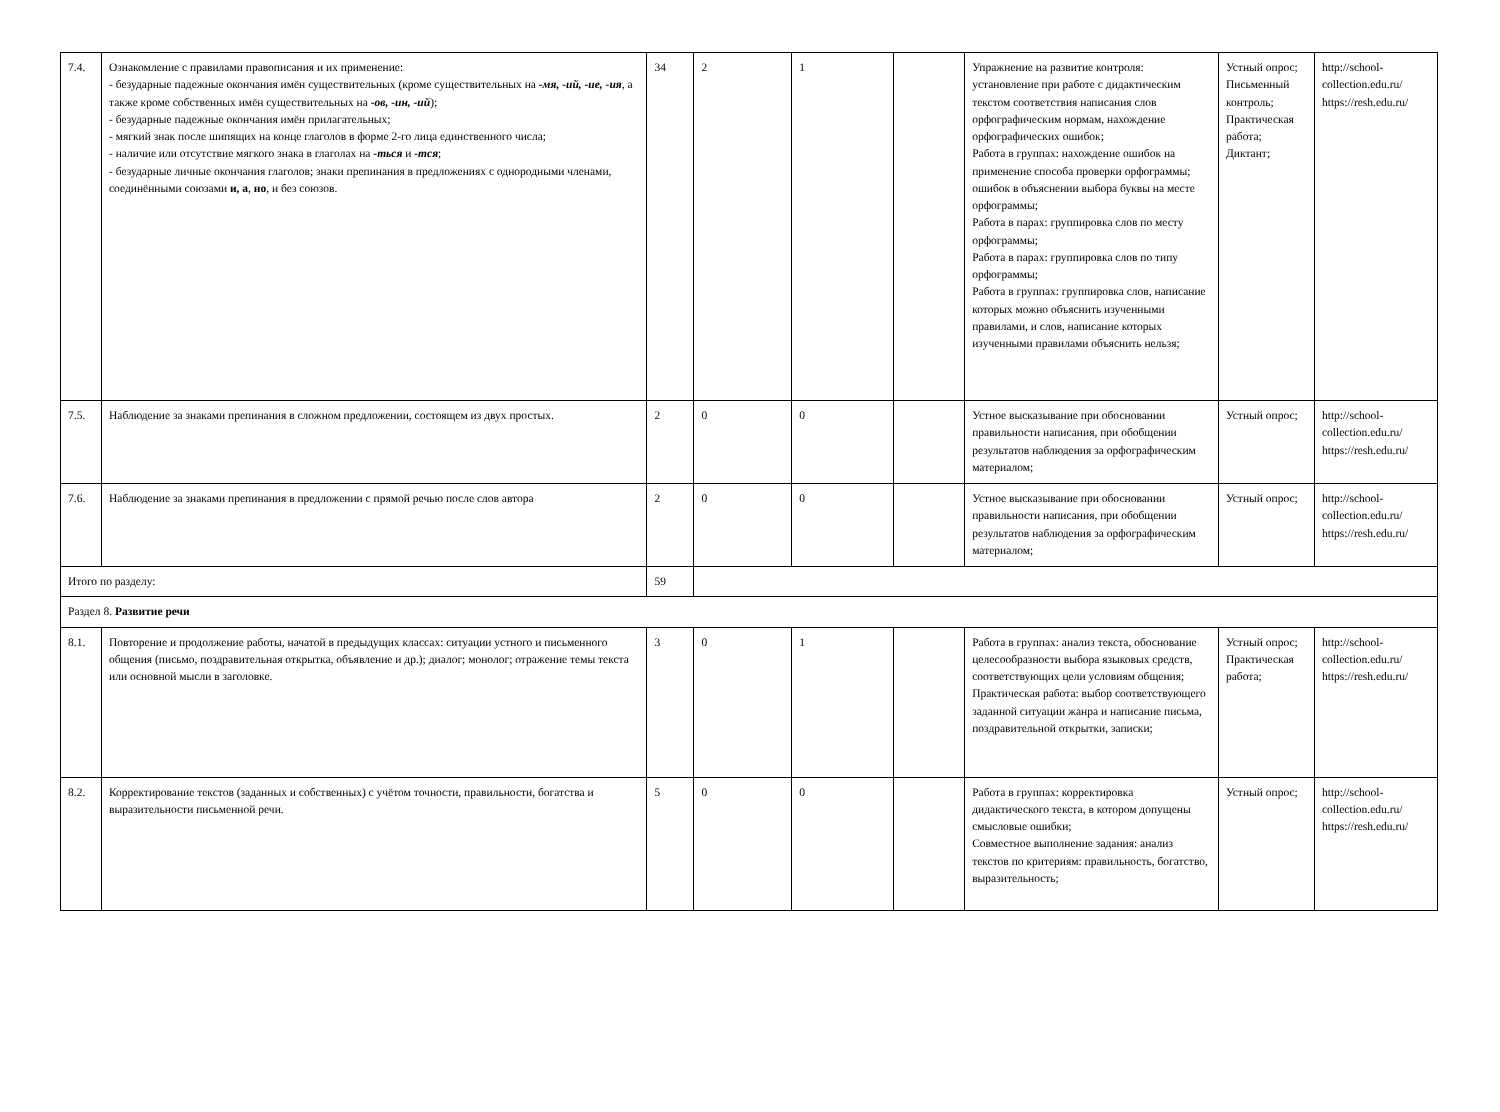| 7.4. | Ознакомление с правилами правописания и их применение: - безударные падежные окончания имён существительных (кроме существительных на -мя, -ий, -ие, -ия , а также кроме собственных имён существительных на -ов, -ин, -ий ); - безударные падежные окончания имён прилагательных; - мягкий знак после шипящих на конце глаголов в форме 2-го лица единственного числа; - наличие или отсутствие мягкого знака в глаголах на -ться и -тся ; - безударные личные окончания глаголов; знаки препинания в предложениях с однородными членами, соединёнными союзами и, а , но , и без союзов. | 34 | 2 | 1 | | Упражнение на развитие контроля: установление при работе с дидактическим текстом соответствия написания слов орфографическим нормам, нахождение орфографических ошибок; Работа в группах: нахождение ошибок на применение способа проверки орфограммы; ошибок в объяснении выбора буквы на месте орфограммы; Работа в парах: группировка слов по месту орфограммы; Работа в парах: группировка слов по типу орфограммы; Работа в группах: группировка слов, написание которых можно объяснить изученными правилами, и слов, написание которых изученными правилами объяснить нельзя; | Устный опрос; Письменный контроль; Практическая работа; Диктант; | http://school-collection.edu.ru/ https://resh.edu.ru/ |
| 7.5. | Наблюдение за знаками препинания в сложном предложении, состоящем из двух простых. | 2 | 0 | 0 | | Устное высказывание при обосновании правильности написания, при обобщении результатов наблюдения за орфографическим материалом; | Устный опрос; | http://school-collection.edu.ru/ https://resh.edu.ru/ |
| 7.6. | Наблюдение за знаками препинания в предложении с прямой речью после слов автора | 2 | 0 | 0 | | Устное высказывание при обосновании правильности написания, при обобщении результатов наблюдения за орфографическим материалом; | Устный опрос; | http://school-collection.edu.ru/ https://resh.edu.ru/ |
| Итого по разделу: | | 59 | | | | | | |
| Раздел 8. Развитие речи | | | | | | | | |
| 8.1. | Повторение и продолжение работы, начатой в предыдущих классах: ситуации устного и письменного общения (письмо, поздравительная открытка, объявление и др.); диалог; монолог; отражение темы текста или основной мысли в заголовке. | 3 | 0 | 1 | | Работа в группах: анализ текста, обоснование целесообразности выбора языковых средств, соответствующих цели условиям общения; Практическая работа: выбор соответствующего заданной ситуации жанра и написание письма, поздравительной открытки, записки; | Устный опрос; Практическая работа; | http://school-collection.edu.ru/ https://resh.edu.ru/ |
| 8.2. | Корректирование текстов (заданных и собственных) с учётом точности, правильности, богатства и выразительности письменной речи. | 5 | 0 | 0 | | Работа в группах: корректировка дидактического текста, в котором допущены смысловые ошибки; Совместное выполнение задания: анализ текстов по критериям: правильность, богатство, выразительность; | Устный опрос; | http://school-collection.edu.ru/ https://resh.edu.ru/ |